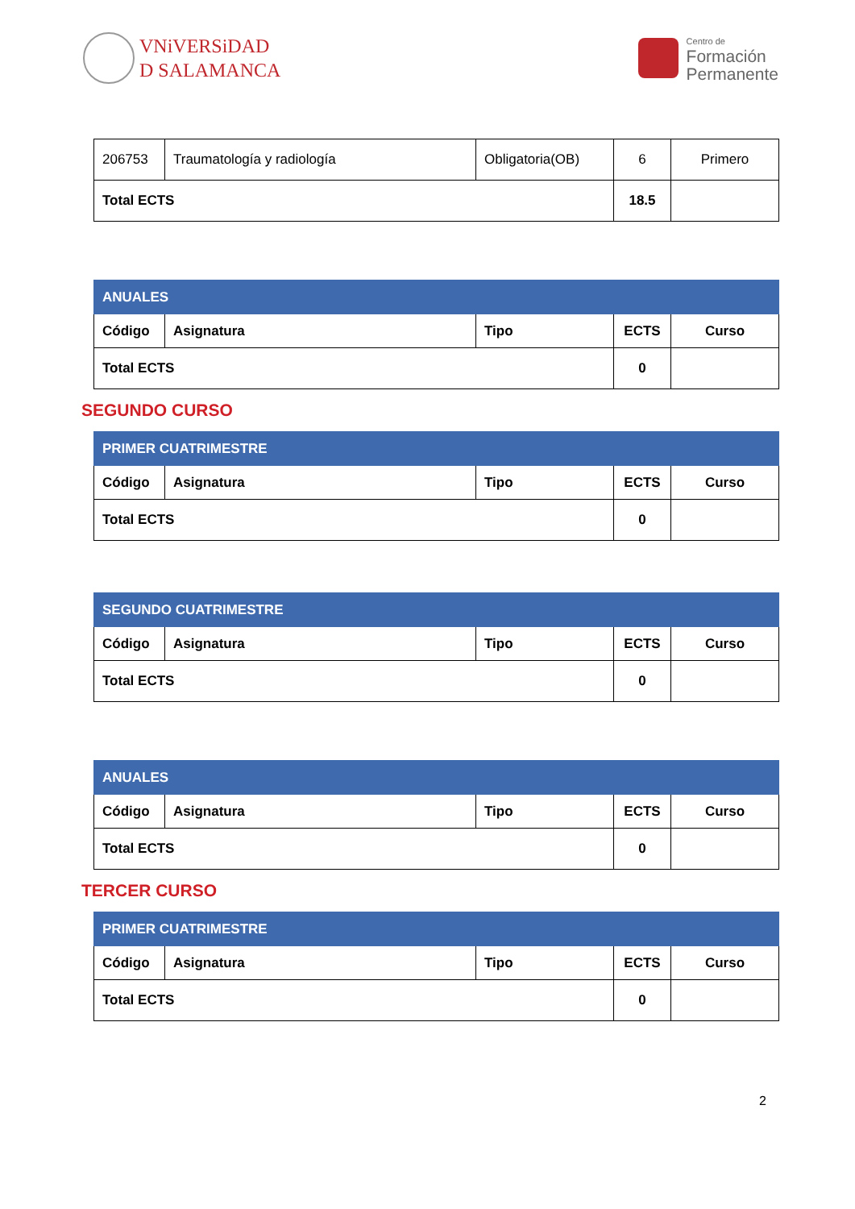VNiVERSiDAD
D SALAMANCA
Centro de
Formación
Permanente
| 206753 | Traumatología y radiología | Obligatoria(OB) | 6 | Primero |
| Total ECTS | | | 18.5 | |
| ANUALES | | | | |
| --- | --- | --- | --- | --- |
| Código | Asignatura | Tipo | ECTS | Curso |
| Total ECTS | | | 0 | |
SEGUNDO CURSO
| PRIMER CUATRIMESTRE | | | | |
| --- | --- | --- | --- | --- |
| Código | Asignatura | Tipo | ECTS | Curso |
| Total ECTS | | | 0 | |
| SEGUNDO CUATRIMESTRE | | | | |
| --- | --- | --- | --- | --- |
| Código | Asignatura | Tipo | ECTS | Curso |
| Total ECTS | | | 0 | |
| ANUALES | | | | |
| --- | --- | --- | --- | --- |
| Código | Asignatura | Tipo | ECTS | Curso |
| Total ECTS | | | 0 | |
TERCER CURSO
| PRIMER CUATRIMESTRE | | | | |
| --- | --- | --- | --- | --- |
| Código | Asignatura | Tipo | ECTS | Curso |
| Total ECTS | | | 0 | |
2